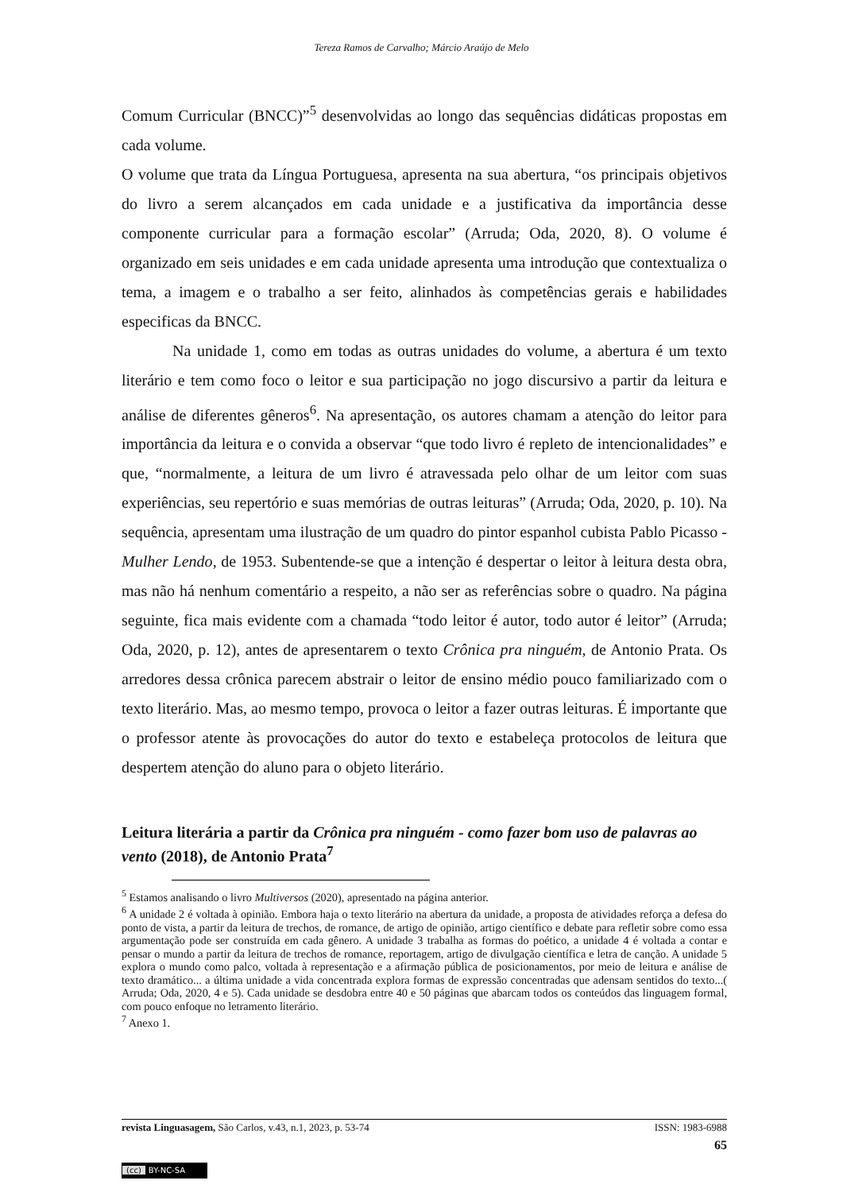Tereza Ramos de Carvalho; Márcio Araújo de Melo
Comum Curricular (BNCC)”<sup>5</sup> desenvolvidas ao longo das sequências didáticas propostas em cada volume.
O volume que trata da Língua Portuguesa, apresenta na sua abertura, “os principais objetivos do livro a serem alcançados em cada unidade e a justificativa da importância desse componente curricular para a formação escolar” (Arruda; Oda, 2020, 8). O volume é organizado em seis unidades e em cada unidade apresenta uma introdução que contextualiza o tema, a imagem e o trabalho a ser feito, alinhados às competências gerais e habilidades especificas da BNCC.
Na unidade 1, como em todas as outras unidades do volume, a abertura é um texto literário e tem como foco o leitor e sua participação no jogo discursivo a partir da leitura e análise de diferentes gêneros<sup>6</sup>. Na apresentação, os autores chamam a atenção do leitor para importância da leitura e o convida a observar “que todo livro é repleto de intencionalidades” e que, “normalmente, a leitura de um livro é atravessada pelo olhar de um leitor com suas experiências, seu repertório e suas memórias de outras leituras” (Arruda; Oda, 2020, p. 10). Na sequência, apresentam uma ilustração de um quadro do pintor espanhol cubista Pablo Picasso - Mulher Lendo, de 1953. Subentende-se que a intenção é despertar o leitor à leitura desta obra, mas não há nenhum comentário a respeito, a não ser as referências sobre o quadro. Na página seguinte, fica mais evidente com a chamada “todo leitor é autor, todo autor é leitor” (Arruda; Oda, 2020, p. 12), antes de apresentarem o texto Crônica pra ninguém, de Antonio Prata. Os arredores dessa crônica parecem abstrair o leitor de ensino médio pouco familiarizado com o texto literário. Mas, ao mesmo tempo, provoca o leitor a fazer outras leituras. É importante que o professor atente às provocações do autor do texto e estabeleça protocolos de leitura que despertem atenção do aluno para o objeto literário.
Leitura literária a partir da Crônica pra ninguém - como fazer bom uso de palavras ao vento (2018), de Antonio Prata<sup>7</sup>
<sup>5</sup> Estamos analisando o livro Multiversos (2020), apresentado na página anterior.
<sup>6</sup> A unidade 2 é voltada à opinião. Embora haja o texto literário na abertura da unidade, a proposta de atividades reforça a defesa do ponto de vista, a partir da leitura de trechos, de romance, de artigo de opinião, artigo científico e debate para refletir sobre como essa argumentação pode ser construída em cada gênero. A unidade 3 trabalha as formas do poético, a unidade 4 é voltada a contar e pensar o mundo a partir da leitura de trechos de romance, reportagem, artigo de divulgação científica e letra de canção. A unidade 5 explora o mundo como palco, voltada à representação e a afirmação pública de posicionamentos, por meio de leitura e análise de texto dramático... a última unidade a vida concentrada explora formas de expressão concentradas que adensam sentidos do texto...( Arruda; Oda, 2020, 4 e 5). Cada unidade se desdobra entre 40 e 50 páginas que abarcam todos os conteúdos das linguagem formal, com pouco enfoque no letramento literário.
<sup>7</sup> Anexo 1.
ISSN: 1983-6988 revista Linguasagem, São Carlos, v.43, n.1, 2023, p. 53-74
65
(cc) BY-NC-SA